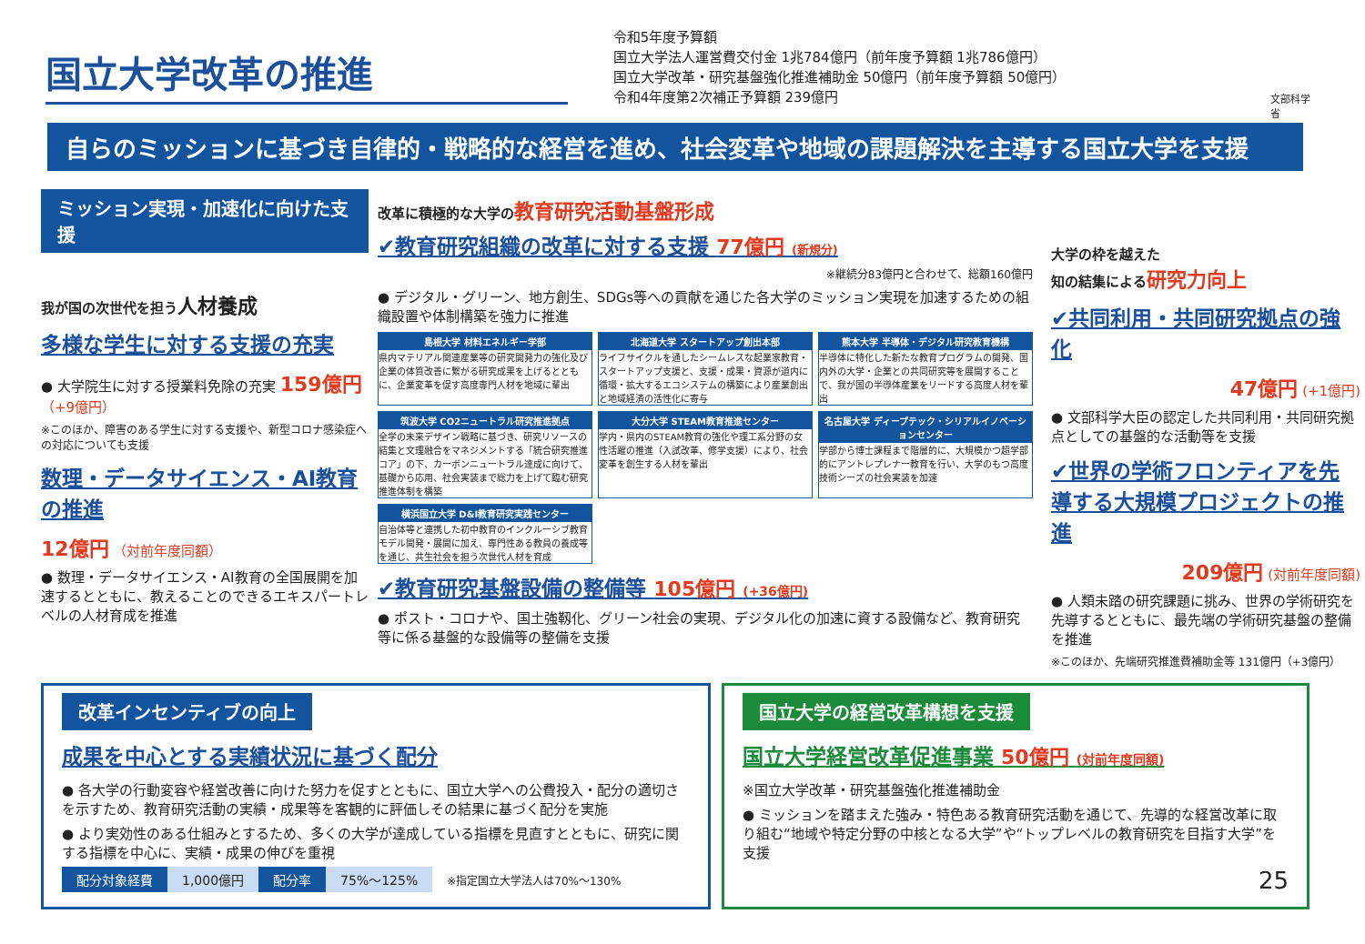国立大学改革の推進
令和5年度予算額
国立大学法人運営費交付金 1兆784億円（前年度予算額 1兆786億円）
国立大学改革・研究基盤強化推進補助金 50億円（前年度予算額 50億円）
令和4年度第2次補正予算額 239億円
文部科学省
自らのミッションに基づき自律的・戦略的な経営を進め、社会変革や地域の課題解決を主導する国立大学を支援
ミッション実現・加速化に向けた支援
我が国の次世代を担う人材養成
多様な学生に対する支援の充実
● 大学院生に対する授業料免除の充実 159億円 （+9億円）
※このほか、障害のある学生に対する支援や、新型コロナ感染症への対応についても支援
数理・データサイエンス・AI教育の推進
12億円 （対前年度同額）
● 数理・データサイエンス・AI教育の全国展開を加速するとともに、教えることのできるエキスパートレベルの人材育成を推進
改革に積極的な大学の教育研究活動基盤形成
✔教育研究組織の改革に対する支援 77億円 (新規分)
※継続分83億円と合わせて、総額160億円
● デジタル・グリーン、地方創生、SDGs等への貢献を通じた各大学のミッション実現を加速するための組織設置や体制構築を強力に推進
島根大学 材料エネルギー学部
県内マテリアル関連産業等の研究開発力の強化及び企業の体質改善に繋がる研究成果を上げるとともに、企業変革を促す高度専門人材を地域に輩出
北海道大学 スタートアップ創出本部
ライフサイクルを通したシームレスな起業家教育・スタートアップ支援と、支援・成果・資源が道内に循環・拡大するエコシステムの構築により産業創出と地域経済の活性化に寄与
熊本大学 半導体・デジタル研究教育機構
半導体に特化した新たな教育プログラムの開発、国内外の大学・企業との共同研究等を展開することで、我が国の半導体産業をリードする高度人材を輩出
筑波大学 CO2ニュートラル研究推進拠点
全学の未来デザイン戦略に基づき、研究リソースの結集と文理融合をマネジメントする「統合研究推進コア」の下、カーボンニュートラル達成に向けて、基礎から応用、社会実装まで総力を上げて臨む研究推進体制を構築
大分大学 STEAM教育推進センター
学内・県内のSTEAM教育の強化や理工系分野の女性活躍の推進（入試改革、修学支援）により、社会変革を創生する人材を輩出
名古屋大学 ディープテック・シリアルイノベーションセンター
学部から博士課程まで階層的に、大規模かつ超学部的にアントレプレナー教育を行い、大学のもつ高度技術シーズの社会実装を加速
横浜国立大学 D&I教育研究実践センター
自治体等と連携した初中教育のインクルーシブ教育モデル開発・展開に加え、専門性ある教員の養成等を通じ、共生社会を担う次世代人材を育成
✔教育研究基盤設備の整備等 105億円 (+36億円)
● ポスト・コロナや、国土強靱化、グリーン社会の実現、デジタル化の加速に資する設備など、教育研究等に係る基盤的な設備等の整備を支援
大学の枠を越えた
知の結集による研究力向上
✔共同利用・共同研究拠点の強化
47億円 (+1億円)
● 文部科学大臣の認定した共同利用・共同研究拠点としての基盤的な活動等を支援
✔世界の学術フロンティアを先導する大規模プロジェクトの推進
209億円 (対前年度同額)
● 人類未踏の研究課題に挑み、世界の学術研究を先導するとともに、最先端の学術研究基盤の整備を推進
※このほか、先端研究推進費補助金等 131億円（+3億円）
改革インセンティブの向上
成果を中心とする実績状況に基づく配分
● 各大学の行動変容や経営改善に向けた努力を促すとともに、国立大学への公費投入・配分の適切さを示すため、教育研究活動の実績・成果等を客観的に評価しその結果に基づく配分を実施
● より実効性のある仕組みとするため、多くの大学が達成している指標を見直すとともに、研究に関する指標を中心に、実績・成果の伸びを重視
| 配分対象経費 | 1,000億円 | 配分率 | 75%～125% | ※指定国立大学法人は70%～130% |
国立大学の経営改革構想を支援
国立大学経営改革促進事業 50億円 (対前年度同額)
※国立大学改革・研究基盤強化推進補助金
● ミッションを踏まえた強み・特色ある教育研究活動を通じて、先導的な経営改革に取り組む“地域や特定分野の中核となる大学”や“トップレベルの教育研究を目指す大学”を支援
25